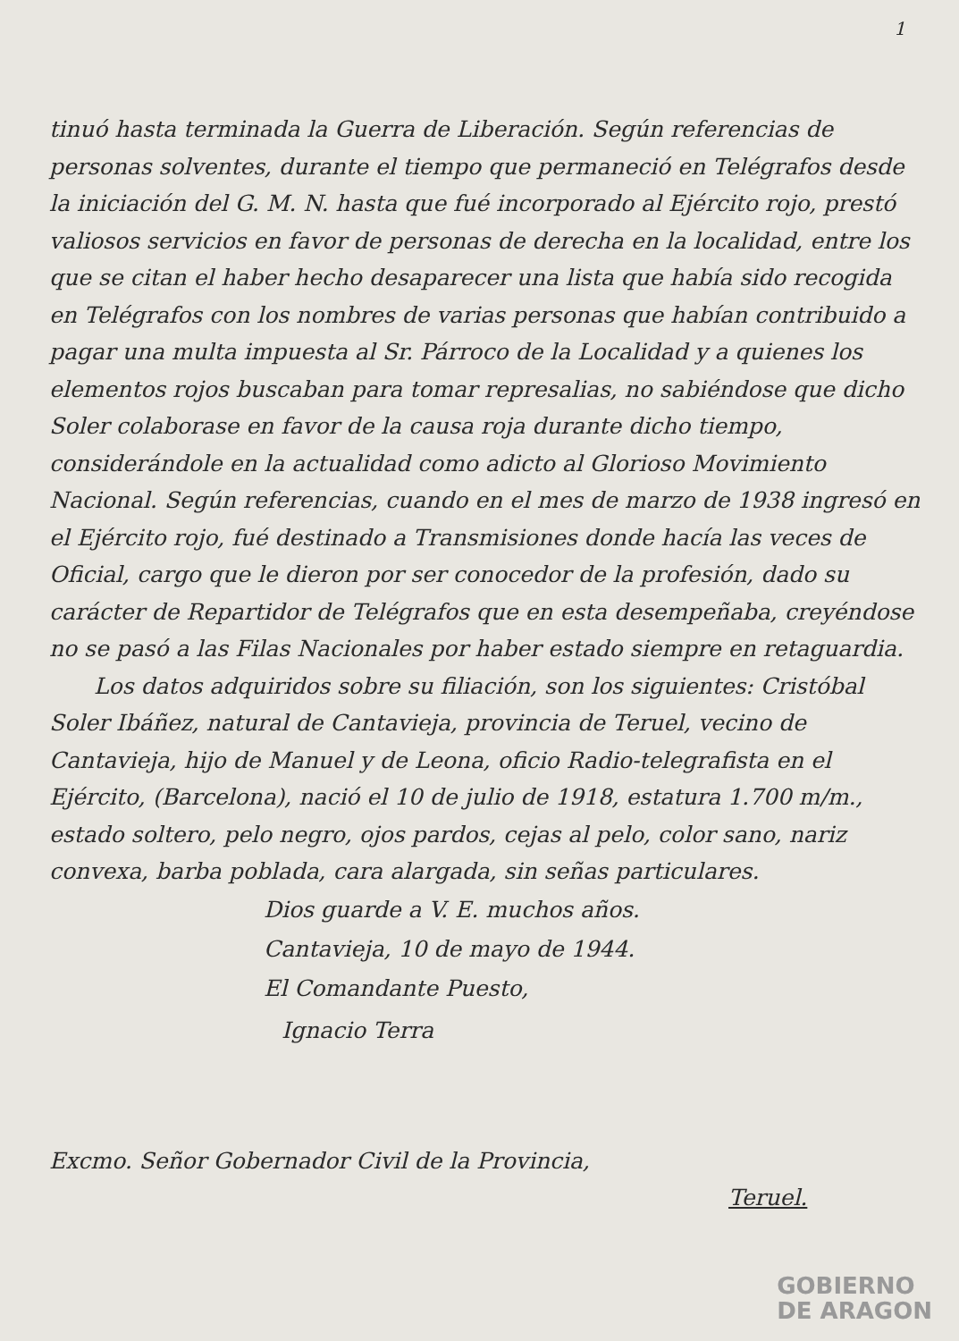1
tinuó hasta terminada la Guerra de Liberación. Según referencias de personas solventes, durante el tiempo que permaneció en Telégrafos desde la iniciación del G. M. N. hasta que fué incorporado al Ejército rojo, prestó valiosos servicios en favor de personas de derecha en la localidad, entre los que se citan el haber hecho desaparecer una lista que había sido recogida en Telégrafos con los nombres de varias personas que habían contribuido a pagar una multa impuesta al Sr. Párroco de la Localidad y a quienes los elementos rojos buscaban para tomar represalias, no sabiéndose que dicho Soler colaborase en favor de la causa roja durante dicho tiempo, considerándole en la actualidad como adicto al Glorioso Movimiento Nacional. Según referencias, cuando en el mes de marzo de 1938 ingresó en el Ejército rojo, fué destinado a Transmisiones donde hacía las veces de Oficial, cargo que le dieron por ser conocedor de la profesión, dado su carácter de Repartidor de Telégrafos que en esta desempeñaba, creyéndose no se pasó a las Filas Nacionales por haber estado siempre en retaguardia.
Los datos adquiridos sobre su filiación, son los siguientes: Cristóbal Soler Ibáñez, natural de Cantavieja, provincia de Teruel, vecino de Cantavieja, hijo de Manuel y de Leona, oficio Radio-telegrafista en el Ejército, (Barcelona), nació el 10 de julio de 1918, estatura 1.700 m/m., estado soltero, pelo negro, ojos pardos, cejas al pelo, color sano, nariz convexa, barba poblada, cara alargada, sin señas particulares.
Dios guarde a V. E. muchos años.
Cantavieja, 10 de mayo de 1944.
El Comandante Puesto,
Ignacio Terra
Excmo. Señor Gobernador Civil de la Provincia,
Teruel.
GOBIERNO
DE ARAGON